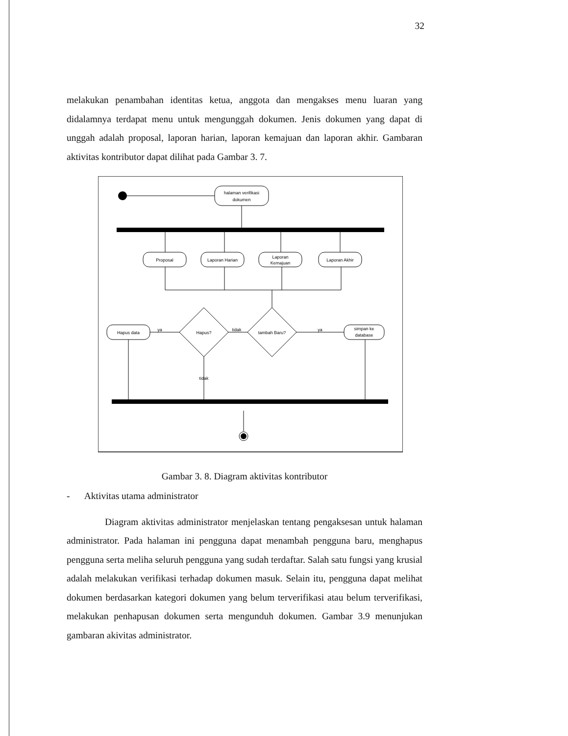32
melakukan penambahan identitas ketua, anggota dan mengakses menu luaran yang didalamnya terdapat menu untuk mengunggah dokumen. Jenis dokumen yang dapat di unggah adalah proposal, laporan harian, laporan kemajuan dan laporan akhir. Gambaran aktivitas kontributor dapat dilihat pada Gambar 3. 7.
halaman verifikasi
dokumen
Proposal
Laporan Harian
Laporan
Kemajuan
Laporan Akhir
tambah Baru?
Hapus?
Hapus data
simpan ke
database
ya
tidak
ya
tidak
Gambar 3. 8. Diagram aktivitas kontributor
- Aktivitas utama administrator
Diagram aktivitas administrator menjelaskan tentang pengaksesan untuk halaman administrator. Pada halaman ini pengguna dapat menambah pengguna baru, menghapus pengguna serta meliha seluruh pengguna yang sudah terdaftar. Salah satu fungsi yang krusial adalah melakukan verifikasi terhadap dokumen masuk. Selain itu, pengguna dapat melihat dokumen berdasarkan kategori dokumen yang belum terverifikasi atau belum terverifikasi, melakukan penhapusan dokumen serta mengunduh dokumen. Gambar 3.9 menunjukan gambaran akivitas administrator.